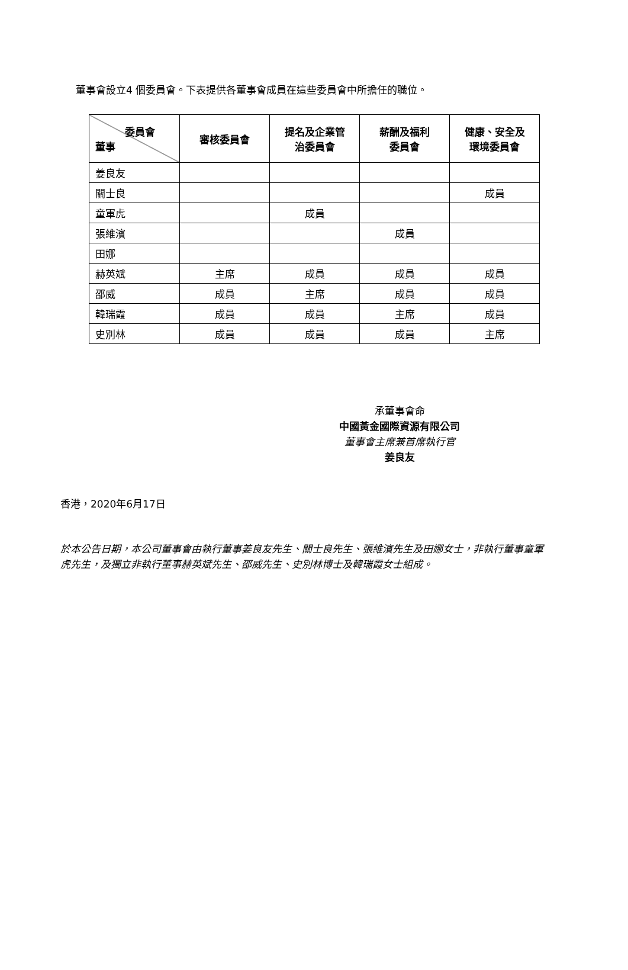董事會設立4 個委員會。下表提供各董事會成員在這些委員會中所擔任的職位。
| 委員會 董事 | 審核委員會 | 提名及企業管 治委員會 | 薪酬及福利 委員會 | 健康、安全及 環境委員會 |
| --- | --- | --- | --- | --- |
| 姜良友 | | | | |
| 關士良 | | | | 成員 |
| 童軍虎 | | 成員 | | |
| 張維濱 | | | 成員 | |
| 田娜 | | | | |
| 赫英斌 | 主席 | 成員 | 成員 | 成員 |
| 邵威 | 成員 | 主席 | 成員 | 成員 |
| 韓瑞霞 | 成員 | 成員 | 主席 | 成員 |
| 史別林 | 成員 | 成員 | 成員 | 主席 |
承董事會命
中國黃金國際資源有限公司
董事會主席兼首席執行官
姜良友
香港，2020年6月17日
於本公告日期，本公司董事會由執行董事姜良友先生、關士良先生、張維濱先生及田娜女士，非執行董事童軍虎先生，及獨立非執行董事赫英斌先生、邵威先生、史別林博士及韓瑞霞女士組成。